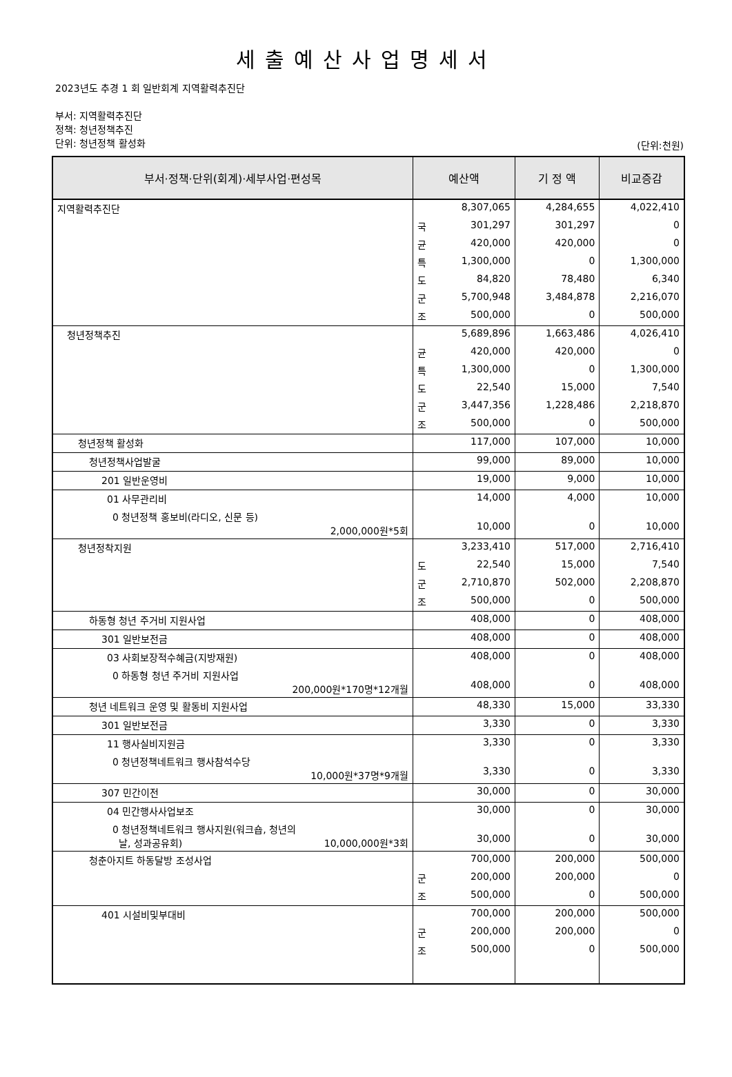세출예산사업명세서
2023년도 추경 1 회 일반회계 지역활력추진단
부서: 지역활력추진단
정책: 청년정책추진
단위: 청년정책 활성화
(단위:천원)
| 부서·정책·단위(회계)·세부사업·편성목 | 예산액 | | 기 정 액 | 비교증감 |
| --- | --- | --- | --- | --- |
| 지역활력추진단 | | 8,307,065 | 4,284,655 | 4,022,410 |
| | 국 | 301,297 | 301,297 | 0 |
| | 균 | 420,000 | 420,000 | 0 |
| | 특 | 1,300,000 | 0 | 1,300,000 |
| | 도 | 84,820 | 78,480 | 6,340 |
| | 군 | 5,700,948 | 3,484,878 | 2,216,070 |
| | 조 | 500,000 | 0 | 500,000 |
| 청년정책추진 | | 5,689,896 | 1,663,486 | 4,026,410 |
| | 균 | 420,000 | 420,000 | 0 |
| | 특 | 1,300,000 | 0 | 1,300,000 |
| | 도 | 22,540 | 15,000 | 7,540 |
| | 군 | 3,447,356 | 1,228,486 | 2,218,870 |
| | 조 | 500,000 | 0 | 500,000 |
| 청년정책 활성화 | | 117,000 | 107,000 | 10,000 |
| 청년정책사업발굴 | | 99,000 | 89,000 | 10,000 |
| 201 일반운영비 | | 19,000 | 9,000 | 10,000 |
| 01 사무관리비 | | 14,000 | 4,000 | 10,000 |
| 0 청년정책 홍보비(라디오, 신문 등) 2,000,000원*5회 | | 10,000 | 0 | 10,000 |
| 청년정착지원 | | 3,233,410 | 517,000 | 2,716,410 |
| | 도 | 22,540 | 15,000 | 7,540 |
| | 군 | 2,710,870 | 502,000 | 2,208,870 |
| | 조 | 500,000 | 0 | 500,000 |
| 하동형 청년 주거비 지원사업 | | 408,000 | 0 | 408,000 |
| 301 일반보전금 | | 408,000 | 0 | 408,000 |
| 03 사회보장적수혜금(지방재원) | | 408,000 | 0 | 408,000 |
| 0 하동형 청년 주거비 지원사업 200,000원*170명*12개월 | | 408,000 | 0 | 408,000 |
| 청년 네트워크 운영 및 활동비 지원사업 | | 48,330 | 15,000 | 33,330 |
| 301 일반보전금 | | 3,330 | 0 | 3,330 |
| 11 행사실비지원금 | | 3,330 | 0 | 3,330 |
| 0 청년정책네트워크 행사참석수당 10,000원*37명*9개월 | | 3,330 | 0 | 3,330 |
| 307 민간이전 | | 30,000 | 0 | 30,000 |
| 04 민간행사사업보조 | | 30,000 | 0 | 30,000 |
| 0 청년정책네트워크 행사지원(워크숍, 청년의 날, 성과공유회) 10,000,000원*3회 | | 30,000 | 0 | 30,000 |
| 청춘아지트 하동달방 조성사업 | | 700,000 | 200,000 | 500,000 |
| | 군 | 200,000 | 200,000 | 0 |
| | 조 | 500,000 | 0 | 500,000 |
| 401 시설비및부대비 | | 700,000 | 200,000 | 500,000 |
| | 군 | 200,000 | 200,000 | 0 |
| | 조 | 500,000 | 0 | 500,000 |